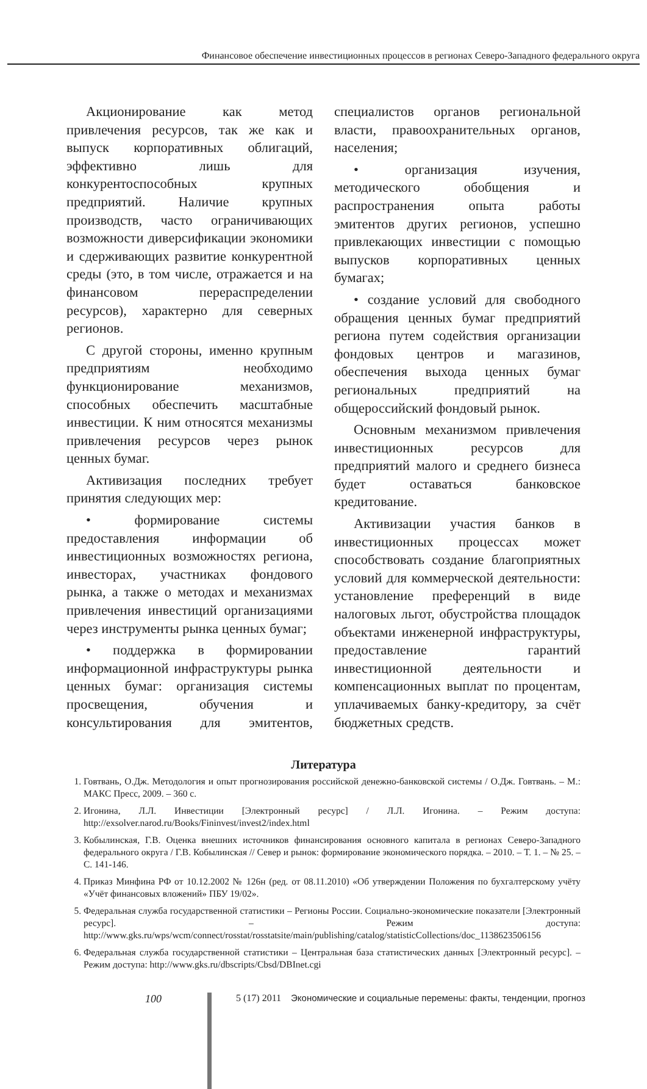Финансовое обеспечение инвестиционных процессов в регионах Северо-Западного федерального округа
Акционирование как метод привлечения ресурсов, так же как и выпуск корпоративных облигаций, эффективно лишь для конкурентоспособных крупных предприятий. Наличие крупных производств, часто ограничивающих возможности диверсификации экономики и сдерживающих развитие конкурентной среды (это, в том числе, отражается и на финансовом перераспределении ресурсов), характерно для северных регионов.
С другой стороны, именно крупным предприятиям необходимо функционирование механизмов, способных обеспечить масштабные инвестиции. К ним относятся механизмы привлечения ресурсов через рынок ценных бумаг.
Активизация последних требует принятия следующих мер:
• формирование системы предоставления информации об инвестиционных возможностях региона, инвесторах, участниках фондового рынка, а также о методах и механизмах привлечения инвестиций организациями через инструменты рынка ценных бумаг;
• поддержка в формировании информационной инфраструктуры рынка ценных бумаг: организация системы просвещения, обучения и консультирования для эмитентов, специалистов органов региональной власти, правоохранительных органов, населения;
• организация изучения, методического обобщения и распространения опыта работы эмитентов других регионов, успешно привлекающих инвестиции с помощью выпусков корпоративных ценных бумагах;
• создание условий для свободного обращения ценных бумаг предприятий региона путем содействия организации фондовых центров и магазинов, обеспечения выхода ценных бумаг региональных предприятий на общероссийский фондовый рынок.
Основным механизмом привлечения инвестиционных ресурсов для предприятий малого и среднего бизнеса будет оставаться банковское кредитование.
Активизации участия банков в инвестиционных процессах может способствовать создание благоприятных условий для коммерческой деятельности: установление преференций в виде налоговых льгот, обустройства площадок объектами инженерной инфраструктуры, предоставление гарантий инвестиционной деятельности и компенсационных выплат по процентам, уплачиваемых банку-кредитору, за счёт бюджетных средств.
Литература
1. Говтвань, О.Дж. Методология и опыт прогнозирования российской денежно-банковской системы / О.Дж. Говтвань. – М.: МАКС Пресс, 2009. – 360 с.
2. Игонина, Л.Л. Инвестиции [Электронный ресурс] / Л.Л. Игонина. – Режим доступа: http://exsolver.narod.ru/Books/Fininvest/invest2/index.html
3. Кобылинская, Г.В. Оценка внешних источников финансирования основного капитала в регионах Северо-Западного федерального округа / Г.В. Кобылинская // Север и рынок: формирование экономического порядка. – 2010. – Т. 1. – № 25. – С. 141-146.
4. Приказ Минфина РФ от 10.12.2002 № 126н (ред. от 08.11.2010) «Об утверждении Положения по бухгалтерскому учёту «Учёт финансовых вложений» ПБУ 19/02».
5. Федеральная служба государственной статистики – Регионы России. Социально-экономические показатели [Электронный ресурс]. – Режим доступа: http://www.gks.ru/wps/wcm/connect/rosstat/rosstatsite/main/publishing/catalog/statisticCollections/doc_1138623506156
6. Федеральная служба государственной статистики – Центральная база статистических данных [Электронный ресурс]. – Режим доступа: http://www.gks.ru/dbscripts/Cbsd/DBInet.cgi
100 5 (17) 2011 Экономические и социальные перемены: факты, тенденции, прогноз